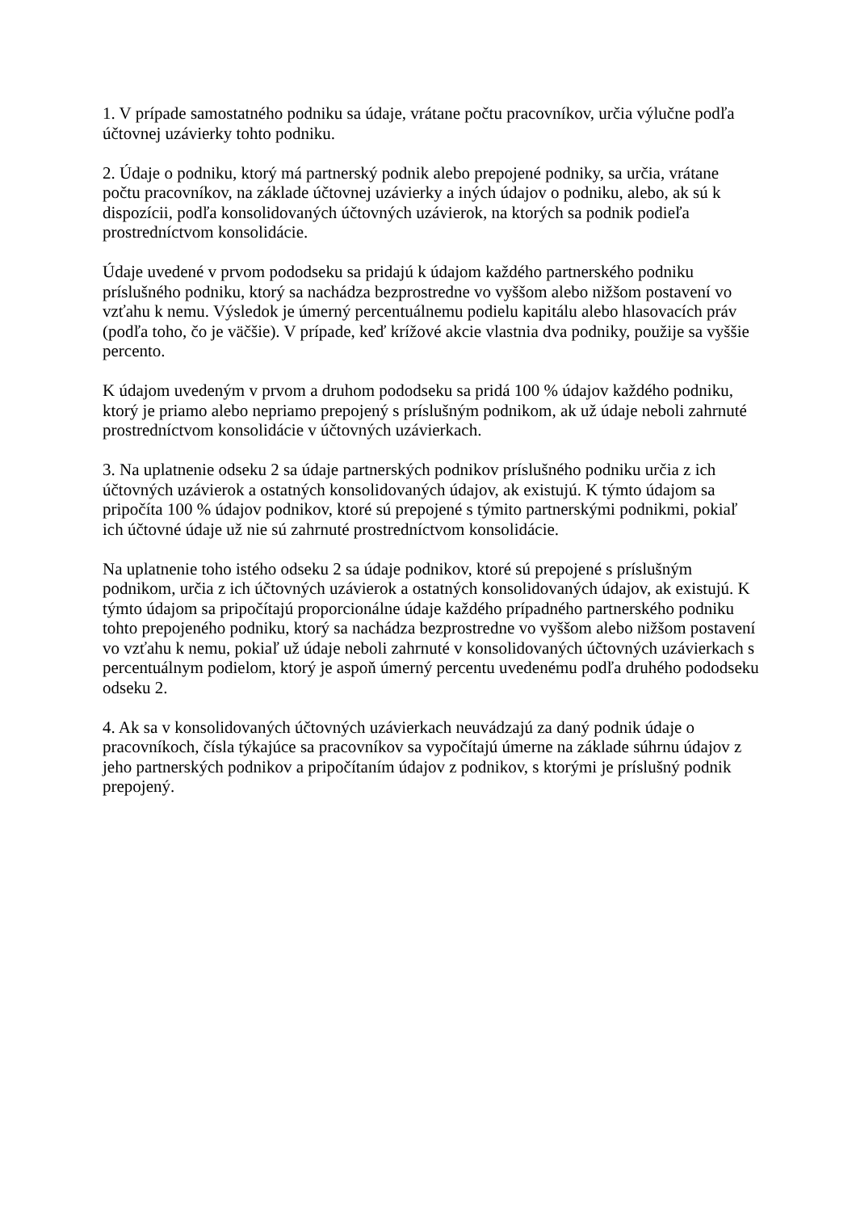1. V prípade samostatného podniku sa údaje, vrátane počtu pracovníkov, určia výlučne podľa účtovnej uzávierky tohto podniku.
2. Údaje o podniku, ktorý má partnerský podnik alebo prepojené podniky, sa určia, vrátane počtu pracovníkov, na základe účtovnej uzávierky a iných údajov o podniku, alebo, ak sú k dispozícii, podľa konsolidovaných účtovných uzávierok, na ktorých sa podnik podieľa prostredníctvom konsolidácie.
Údaje uvedené v prvom pododseku sa pridajú k údajom každého partnerského podniku príslušného podniku, ktorý sa nachádza bezprostredne vo vyššom alebo nižšom postavení vo vzťahu k nemu. Výsledok je úmerný percentuálnemu podielu kapitálu alebo hlasovacích práv (podľa toho, čo je väčšie). V prípade, keď krížové akcie vlastnia dva podniky, použije sa vyššie percento.
K údajom uvedeným v prvom a druhom pododseku sa pridá 100 % údajov každého podniku, ktorý je priamo alebo nepriamo prepojený s príslušným podnikom, ak už údaje neboli zahrnuté prostredníctvom konsolidácie v účtovných uzávierkach.
3. Na uplatnenie odseku 2 sa údaje partnerských podnikov príslušného podniku určia z ich účtovných uzávierok a ostatných konsolidovaných údajov, ak existujú. K týmto údajom sa pripočíta 100 % údajov podnikov, ktoré sú prepojené s týmito partnerskými podnikmi, pokiaľ ich účtovné údaje už nie sú zahrnuté prostredníctvom konsolidácie.
Na uplatnenie toho istého odseku 2 sa údaje podnikov, ktoré sú prepojené s príslušným podnikom, určia z ich účtovných uzávierok a ostatných konsolidovaných údajov, ak existujú. K týmto údajom sa pripočítajú proporcionálne údaje každého prípadného partnerského podniku tohto prepojeného podniku, ktorý sa nachádza bezprostredne vo vyššom alebo nižšom postavení vo vzťahu k nemu, pokiaľ už údaje neboli zahrnuté v konsolidovaných účtovných uzávierkach s percentuálnym podielom, ktorý je aspoň úmerný percentu uvedenému podľa druhého pododseku odseku 2.
4. Ak sa v konsolidovaných účtovných uzávierkach neuvádzajú za daný podnik údaje o pracovníkoch, čísla týkajúce sa pracovníkov sa vypočítajú úmerne na základe súhrnu údajov z jeho partnerských podnikov a pripočítaním údajov z podnikov, s ktorými je príslušný podnik prepojený.